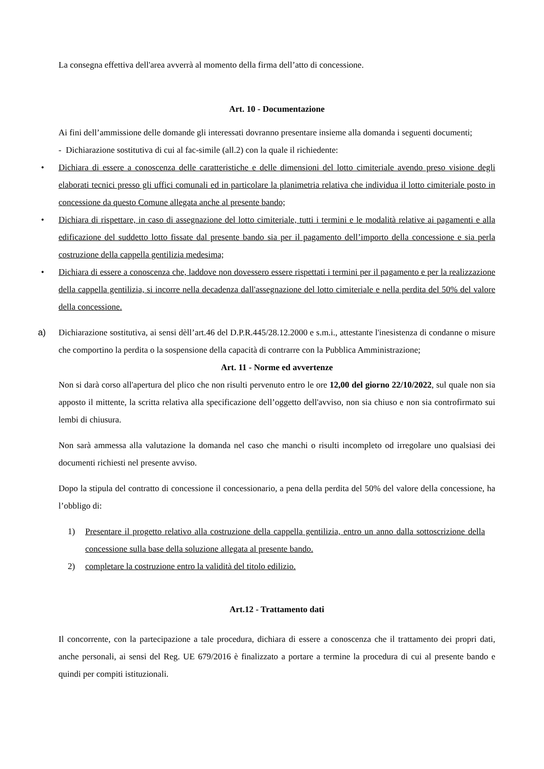La consegna effettiva dell'area avverrà al momento della firma dell’atto di concessione.
Art. 10 - Documentazione
Ai fini dell’ammissione delle domande gli interessati dovranno presentare insieme alla domanda i seguenti documenti;
- Dichiarazione sostitutiva di cui al fac-simile (all.2) con la quale il richiedente:
• Dichiara di essere a conoscenza delle caratteristiche e delle dimensioni del lotto cimiteriale avendo preso visione degli elaborati tecnici presso gli uffici comunali ed in particolare la planimetria relativa che individua il lotto cimiteriale posto in concessione da questo Comune allegata anche al presente bando;
• Dichiara di rispettare, in caso di assegnazione del lotto cimiteriale, tutti i termini e le modalità relative ai pagamenti e alla edificazione del suddetto lotto fissate dal presente bando sia per il pagamento dell’importo della concessione e sia perla costruzione della cappella gentilizia medesima;
• Dichiara di essere a conoscenza che, laddove non dovessero essere rispettati i termini per il pagamento e per la realizzazione della cappella gentilizia, si incorre nella decadenza dall'assegnazione del lotto cimiteriale e nella perdita del 50% del valore della concessione.
a)
Dichiarazione sostitutiva, ai sensi dèll’art.46 del D.P.R.445/28.12.2000 e s.m.i., attestante l'inesistenza di condanne o misure che comportino la perdita o la sospensione della capacità di contrarre con la Pubblica Amministrazione;
Art. 11 - Norme ed avvertenze
Non si darà corso all'apertura del plico che non risulti pervenuto entro le ore 12,00 del giorno 22/10/2022, sul quale non sia apposto il mittente, la scritta relativa alla specificazione dell’oggetto dell'avviso, non sia chiuso e non sia controfirmato sui lembi di chiusura.
Non sarà ammessa alla valutazione la domanda nel caso che manchi o risulti incompleto od irregolare uno qualsiasi dei documenti richiesti nel presente avviso.
Dopo la stipula del contratto di concessione il concessionario, a pena della perdita del 50% del valore della concessione, ha l’obbligo di:
1) Presentare il progetto relativo alla costruzione della cappella gentilizia, entro un anno dalla sottoscrizione della concessione sulla base della soluzione allegata al presente bando.
2) completare la costruzione entro la validità del titolo edilizio.
Art.12 - Trattamento dati
Il concorrente, con la partecipazione a tale procedura, dichiara di essere a conoscenza che il trattamento dei propri dati, anche personali, ai sensi del Reg. UE 679/2016 è finalizzato a portare a termine la procedura di cui al presente bando e quindi per compiti istituzionali.